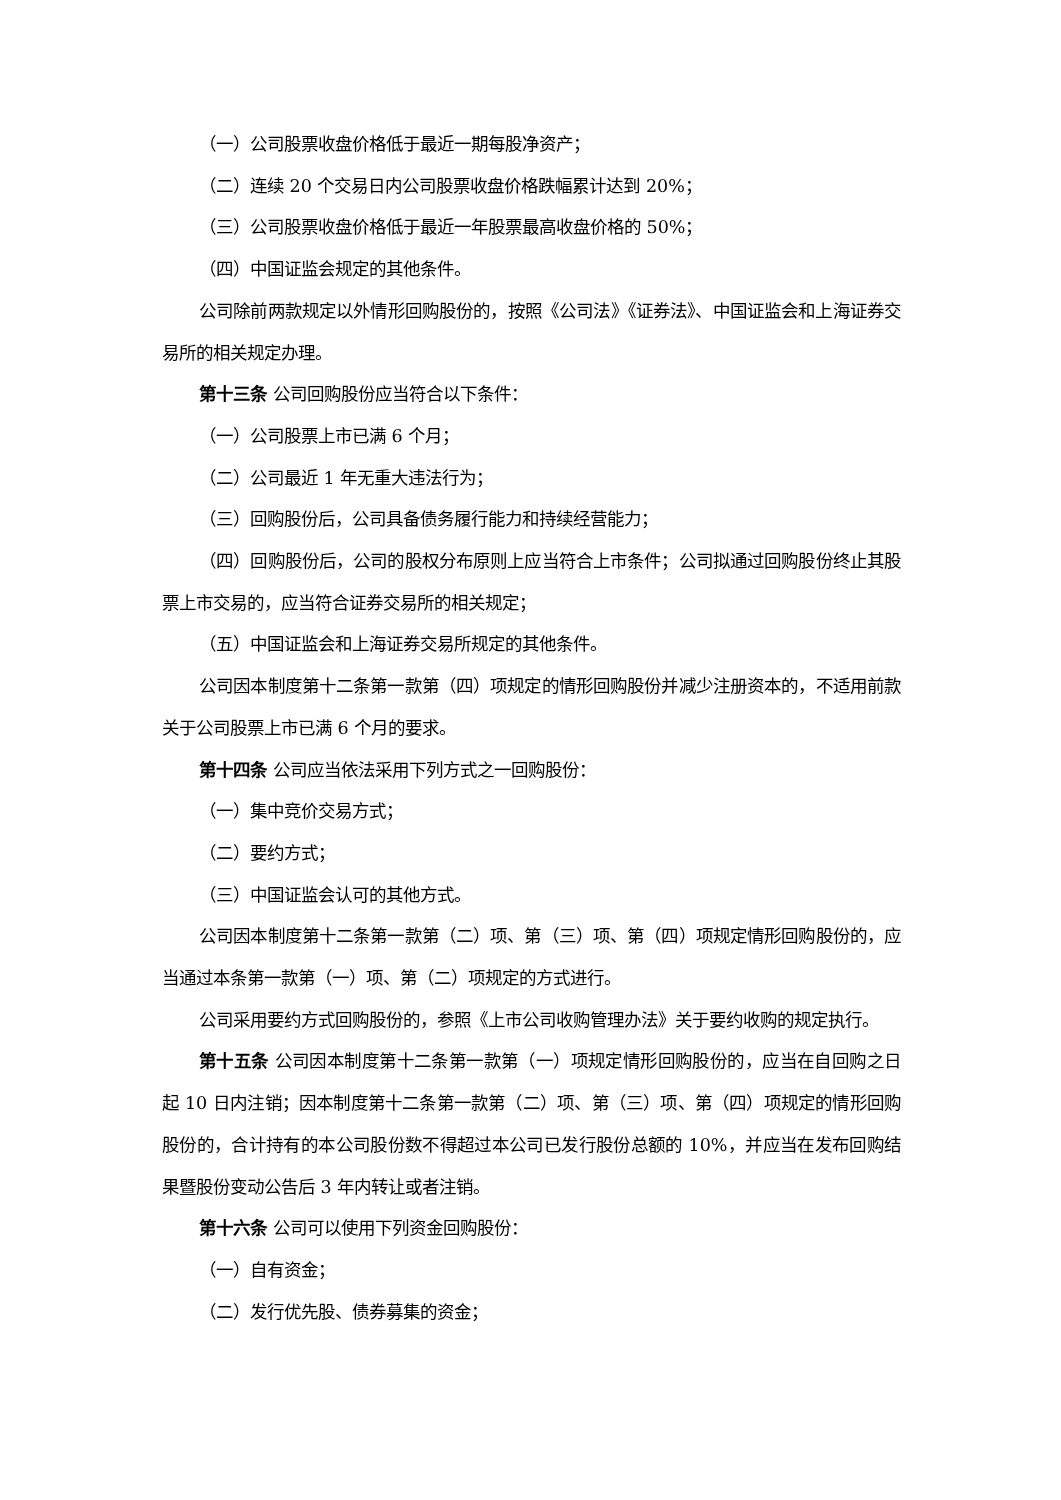（一）公司股票收盘价格低于最近一期每股净资产；
（二）连续 20 个交易日内公司股票收盘价格跌幅累计达到 20%；
（三）公司股票收盘价格低于最近一年股票最高收盘价格的 50%；
（四）中国证监会规定的其他条件。
公司除前两款规定以外情形回购股份的，按照《公司法》《证券法》、中国证监会和上海证券交易所的相关规定办理。
第十三条 公司回购股份应当符合以下条件：
（一）公司股票上市已满 6 个月；
（二）公司最近 1 年无重大违法行为；
（三）回购股份后，公司具备债务履行能力和持续经营能力；
（四）回购股份后，公司的股权分布原则上应当符合上市条件；公司拟通过回购股份终止其股票上市交易的，应当符合证券交易所的相关规定；
（五）中国证监会和上海证券交易所规定的其他条件。
公司因本制度第十二条第一款第（四）项规定的情形回购股份并减少注册资本的，不适用前款关于公司股票上市已满 6 个月的要求。
第十四条 公司应当依法采用下列方式之一回购股份：
（一）集中竞价交易方式；
（二）要约方式；
（三）中国证监会认可的其他方式。
公司因本制度第十二条第一款第（二）项、第（三）项、第（四）项规定情形回购股份的，应当通过本条第一款第（一）项、第（二）项规定的方式进行。
公司采用要约方式回购股份的，参照《上市公司收购管理办法》关于要约收购的规定执行。
第十五条 公司因本制度第十二条第一款第（一）项规定情形回购股份的，应当在自回购之日起 10 日内注销；因本制度第十二条第一款第（二）项、第（三）项、第（四）项规定的情形回购股份的，合计持有的本公司股份数不得超过本公司已发行股份总额的 10%，并应当在发布回购结果暨股份变动公告后 3 年内转让或者注销。
第十六条 公司可以使用下列资金回购股份：
（一）自有资金；
（二）发行优先股、债券募集的资金；